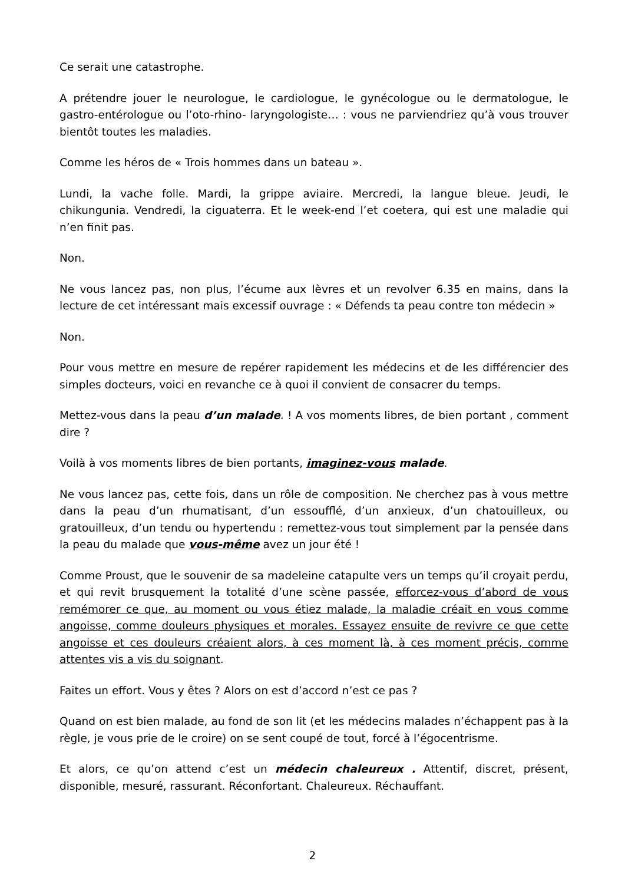Ce serait une catastrophe.
A prétendre jouer le neurologue, le cardiologue, le gynécologue ou le dermatologue, le gastro-entérologue ou l’oto-rhino- laryngologiste… : vous ne parviendriez qu’à vous trouver bientôt toutes les maladies.
Comme les héros de « Trois hommes dans un bateau ».
Lundi, la vache folle. Mardi, la grippe aviaire. Mercredi, la langue bleue. Jeudi, le chikungunia. Vendredi, la ciguaterra. Et le week-end l’et coetera, qui est une maladie qui n’en finit pas.
Non.
Ne vous lancez pas, non plus, l’écume aux lèvres et un revolver 6.35 en mains, dans la lecture de cet intéressant mais excessif ouvrage : « Défends ta peau contre ton médecin »
Non.
Pour vous mettre en mesure de repérer rapidement les médecins et de les différencier des simples docteurs, voici en revanche ce à quoi il convient de consacrer du temps.
Mettez-vous dans la peau d’un malade. ! A vos moments libres, de bien portant , comment dire ?
Voilà à vos moments libres de bien portants, imaginez-vous malade.
Ne vous lancez pas, cette fois, dans un rôle de composition. Ne cherchez pas à vous mettre dans la peau d’un rhumatisant, d’un essoufflé, d’un anxieux, d’un chatouilleux, ou gratouilleux, d’un tendu ou hypertendu : remettez-vous tout simplement par la pensée dans la peau du malade que vous-même avez un jour été !
Comme Proust, que le souvenir de sa madeleine catapulte vers un temps qu’il croyait perdu, et qui revit brusquement la totalité d’une scène passée, efforcez-vous d’abord de vous remémorer ce que, au moment ou vous étiez malade, la maladie créait en vous comme angoisse, comme douleurs physiques et morales. Essayez ensuite de revivre ce que cette angoisse et ces douleurs créaient alors, à ces moment là, à ces moment précis, comme attentes vis a vis du soignant.
Faites un effort. Vous y êtes ? Alors on est d’accord n’est ce pas ?
Quand on est bien malade, au fond de son lit (et les médecins malades n’échappent pas à la règle, je vous prie de le croire) on se sent coupé de tout, forcé à l’égocentrisme.
Et alors, ce qu’on attend c’est un médecin chaleureux . Attentif, discret, présent, disponible, mesuré, rassurant. Réconfortant. Chaleureux. Réchauffant.
2